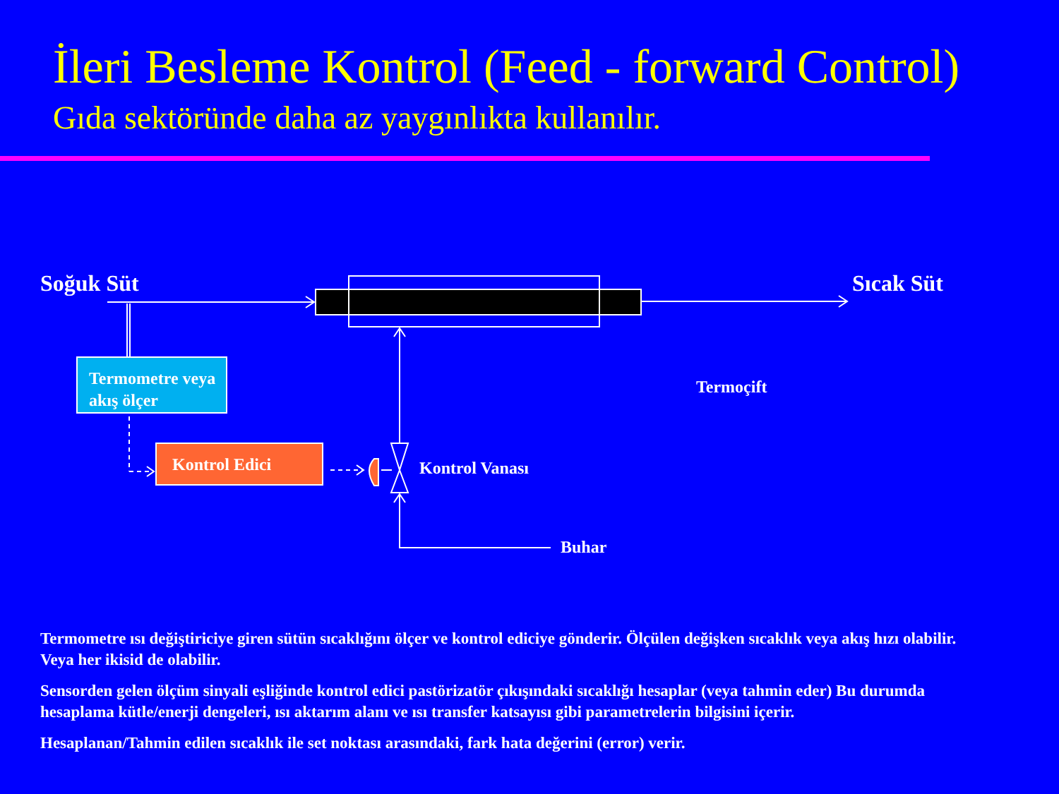İleri Besleme Kontrol (Feed - forward Control)
Gıda sektöründe daha az yaygınlıkta kullanılır.
Soğuk Süt Sıcak Süt
Termometre veya akış ölçer
Kontrol Edici
Kontrol Vanası
Termoçift
Buhar
Termometre ısı değiştiriciye giren sütün sıcaklığını ölçer ve kontrol ediciye gönderir. Ölçülen değişken sıcaklık veya akış hızı olabilir. Veya her ikisid de olabilir.
Sensorden gelen ölçüm sinyali eşliğinde kontrol edici pastörizatör çıkışındaki sıcaklığı hesaplar (veya tahmin eder) Bu durumda hesaplama kütle/enerji dengeleri, ısı aktarım alanı ve ısı transfer katsayısı gibi parametrelerin bilgisini içerir.
Hesaplanan/Tahmin edilen sıcaklık ile set noktası arasındaki, fark hata değerini (error) verir.